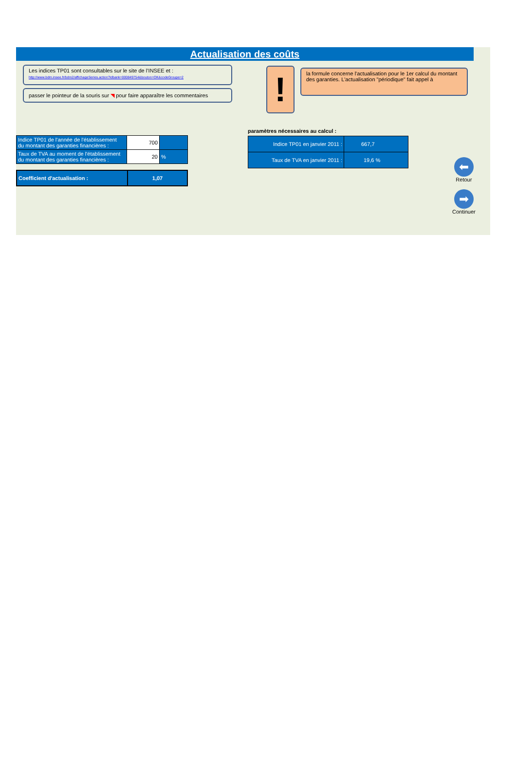Actualisation des coûts
Les indices TP01 sont consultables sur le site de l’INSEE et :
http://www.bdm.insee.fr/bdm2/affichageSeries.action?idbank=000849754&bouton=OK&codeGroupe=2
passer le pointeur de la souris sur ◥ pour faire apparaître les commentaires
!
la formule concerne l'actualisation pour le 1er calcul du montant des garanties. L'actualisation "périodique" fait appel à
| Indice TP01 de l'année de l'établissement du montant des garanties financières : | 700 | |
| Taux de TVA au moment de l'établissement du montant des garanties financières : | 20 | % |
| Coefficient d'actualisation : | 1,07 |
paramètres nécessaires au calcul :
| Indice TP01 en janvier 2011 : | 667,7 |
| Taux de TVA en janvier 2011 : | 19,6 % |
⬅
Retour
➡
Continuer